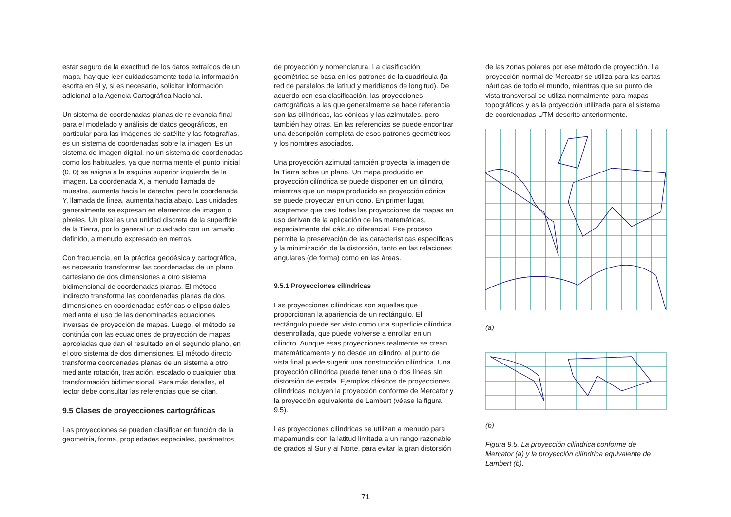estar seguro de la exactitud de los datos extraídos de un mapa, hay que leer cuidadosamente toda la información escrita en él y, si es necesario, solicitar información adicional a la Agencia Cartográfica Nacional.
Un sistema de coordenadas planas de relevancia final para el modelado y análisis de datos geográficos, en particular para las imágenes de satélite y las fotografías, es un sistema de coordenadas sobre la imagen. Es un sistema de imagen digital, no un sistema de coordenadas como los habituales, ya que normalmente el punto inicial (0, 0) se asigna a la esquina superior izquierda de la imagen. La coordenada X, a menudo llamada de muestra, aumenta hacia la derecha, pero la coordenada Y, llamada de línea, aumenta hacia abajo. Las unidades generalmente se expresan en elementos de imagen o píxeles. Un píxel es una unidad discreta de la superficie de la Tierra, por lo general un cuadrado con un tamaño definido, a menudo expresado en metros.
Con frecuencia, en la práctica geodésica y cartográfica, es necesario transformar las coordenadas de un plano cartesiano de dos dimensiones a otro sistema bidimensional de coordenadas planas. El método indirecto transforma las coordenadas planas de dos dimensiones en coordenadas esféricas o elipsoidales mediante el uso de las denominadas ecuaciones inversas de proyección de mapas. Luego, el método se continúa con las ecuaciones de proyección de mapas apropiadas que dan el resultado en el segundo plano, en el otro sistema de dos dimensiones. El método directo transforma coordenadas planas de un sistema a otro mediante rotación, traslación, escalado o cualquier otra transformación bidimensional. Para más detalles, el lector debe consultar las referencias que se citan.
9.5 Clases de proyecciones cartográficas
Las proyecciones se pueden clasificar en función de la geometría, forma, propiedades especiales, parámetros
de proyección y nomenclatura. La clasificación geométrica se basa en los patrones de la cuadrícula (la red de paralelos de latitud y meridianos de longitud). De acuerdo con esa clasificación, las proyecciones cartográficas a las que generalmente se hace referencia son las cilíndricas, las cónicas y las azimutales, pero también hay otras. En las referencias se puede encontrar una descripción completa de esos patrones geométricos y los nombres asociados.
Una proyección azimutal también proyecta la imagen de la Tierra sobre un plano. Un mapa producido en proyección cilíndrica se puede disponer en un cilindro, mientras que un mapa producido en proyección cónica se puede proyectar en un cono. En primer lugar, aceptemos que casi todas las proyecciones de mapas en uso derivan de la aplicación de las matemáticas, especialmente del cálculo diferencial. Ese proceso permite la preservación de las características específicas y la minimización de la distorsión, tanto en las relaciones angulares (de forma) como en las áreas.
9.5.1 Proyecciones cilíndricas
Las proyecciones cilíndricas son aquellas que proporcionan la apariencia de un rectángulo. El rectángulo puede ser visto como una superficie cilíndrica desenrollada, que puede volverse a enrollar en un cilindro. Aunque esas proyecciones realmente se crean matemáticamente y no desde un cilindro, el punto de vista final puede sugerir una construcción cilíndrica. Una proyección cilíndrica puede tener una o dos líneas sin distorsión de escala. Ejemplos clásicos de proyecciones cilíndricas incluyen la proyección conforme de Mercator y la proyección equivalente de Lambert (véase la figura 9.5).
Las proyecciones cilíndricas se utilizan a menudo para mapamundis con la latitud limitada a un rango razonable de grados al Sur y al Norte, para evitar la gran distorsión
de las zonas polares por ese método de proyección. La proyección normal de Mercator se utiliza para las cartas náuticas de todo el mundo, mientras que su punto de vista transversal se utiliza normalmente para mapas topográficos y es la proyección utilizada para el sistema de coordenadas UTM descrito anteriormente.
(a)
(b)
Figura 9.5. La proyección cilíndrica conforme de Mercator (a) y la proyección cilíndrica equivalente de Lambert (b).
71